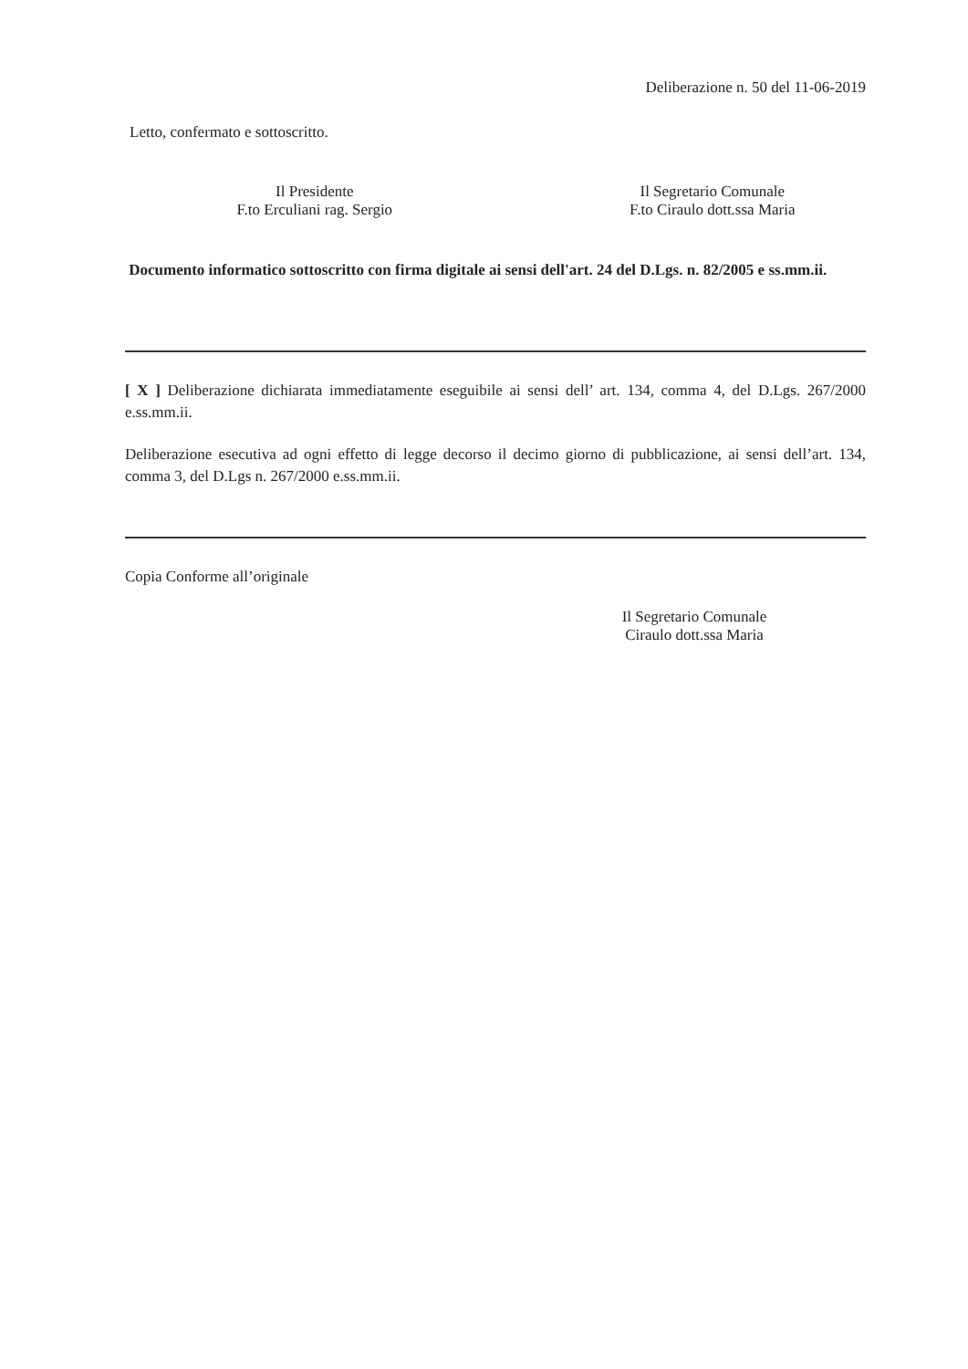Deliberazione n. 50 del 11-06-2019
Letto, confermato e sottoscritto.
Il Presidente
F.to Erculiani rag. Sergio
Il Segretario Comunale
F.to Ciraulo dott.ssa Maria
Documento informatico sottoscritto con firma digitale ai sensi dell'art. 24 del D.Lgs. n. 82/2005 e ss.mm.ii.
[ X ] Deliberazione dichiarata immediatamente eseguibile ai sensi dell’ art. 134, comma 4, del D.Lgs. 267/2000 e.ss.mm.ii.
Deliberazione esecutiva ad ogni effetto di legge decorso il decimo giorno di pubblicazione, ai sensi dell’art. 134, comma 3, del D.Lgs n. 267/2000 e.ss.mm.ii.
Copia Conforme all’originale
Il Segretario Comunale
Ciraulo dott.ssa Maria